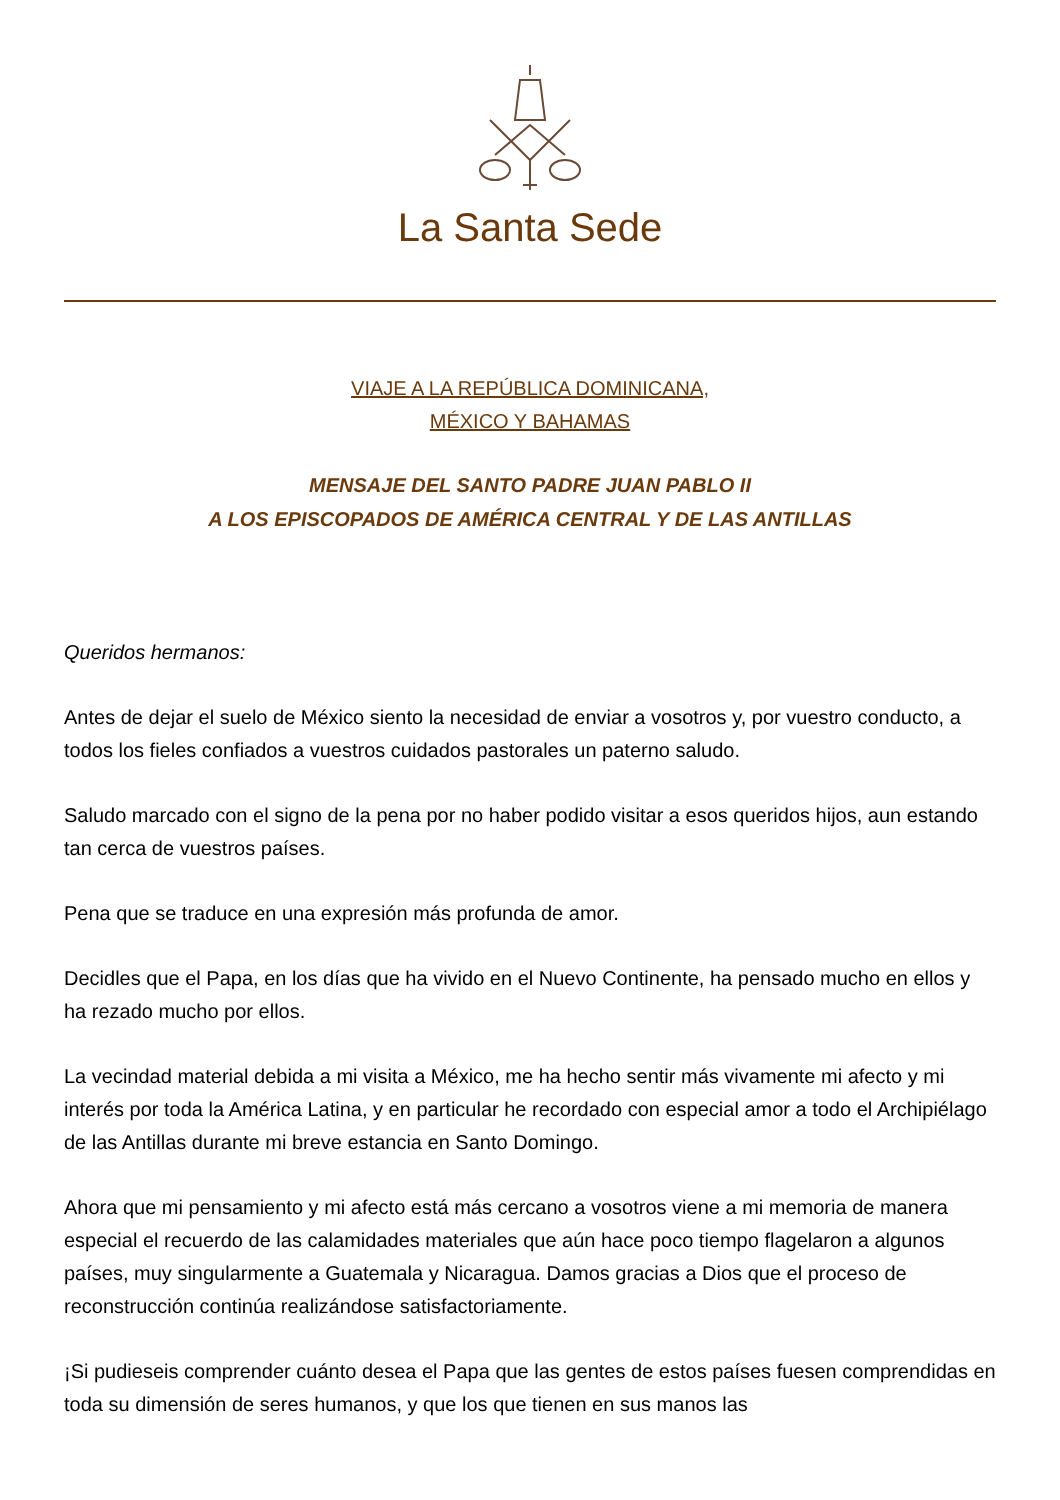La Santa Sede
VIAJE A LA REPÚBLICA DOMINICANA,
MÉXICO Y BAHAMAS
MENSAJE DEL SANTO PADRE JUAN PABLO II
A LOS EPISCOPADOS DE AMÉRICA CENTRAL Y DE LAS ANTILLAS
Queridos hermanos:
Antes de dejar el suelo de México siento la necesidad de enviar a vosotros y, por vuestro conducto, a todos los fieles confiados a vuestros cuidados pastorales un paterno saludo.
Saludo marcado con el signo de la pena por no haber podido visitar a esos queridos hijos, aun estando tan cerca de vuestros países.
Pena que se traduce en una expresión más profunda de amor.
Decidles que el Papa, en los días que ha vivido en el Nuevo Continente, ha pensado mucho en ellos y ha rezado mucho por ellos.
La vecindad material debida a mi visita a México, me ha hecho sentir más vivamente mi afecto y mi interés por toda la América Latina, y en particular he recordado con especial amor a todo el Archipiélago de las Antillas durante mi breve estancia en Santo Domingo.
Ahora que mi pensamiento y mi afecto está más cercano a vosotros viene a mi memoria de manera especial el recuerdo de las calamidades materiales que aún hace poco tiempo flagelaron a algunos países, muy singularmente a Guatemala y Nicaragua. Damos gracias a Dios que el proceso de reconstrucción continúa realizándose satisfactoriamente.
¡Si pudieseis comprender cuánto desea el Papa que las gentes de estos países fuesen comprendidas en toda su dimensión de seres humanos, y que los que tienen en sus manos las